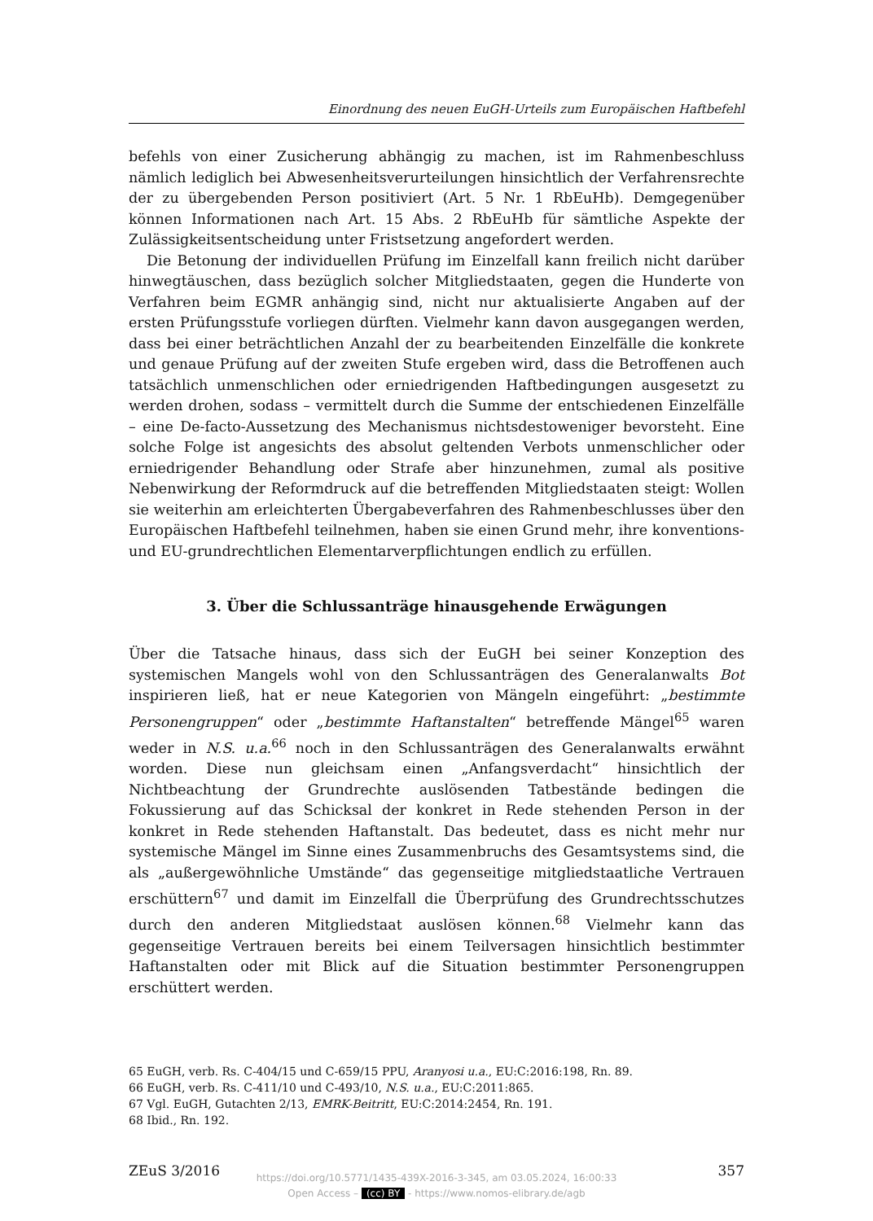Einordnung des neuen EuGH-Urteils zum Europäischen Haftbefehl
befehls von einer Zusicherung abhängig zu machen, ist im Rahmenbeschluss nämlich lediglich bei Abwesenheitsverurteilungen hinsichtlich der Verfahrensrechte der zu übergebenden Person positiviert (Art. 5 Nr. 1 RbEuHb). Demgegenüber können Informationen nach Art. 15 Abs. 2 RbEuHb für sämtliche Aspekte der Zulässigkeitsentscheidung unter Fristsetzung angefordert werden.
Die Betonung der individuellen Prüfung im Einzelfall kann freilich nicht darüber hinwegtäuschen, dass bezüglich solcher Mitgliedstaaten, gegen die Hunderte von Verfahren beim EGMR anhängig sind, nicht nur aktualisierte Angaben auf der ersten Prüfungsstufe vorliegen dürften. Vielmehr kann davon ausgegangen werden, dass bei einer beträchtlichen Anzahl der zu bearbeitenden Einzelfälle die konkrete und genaue Prüfung auf der zweiten Stufe ergeben wird, dass die Betroffenen auch tatsächlich unmenschlichen oder erniedrigenden Haftbedingungen ausgesetzt zu werden drohen, sodass – vermittelt durch die Summe der entschiedenen Einzelfälle – eine De-facto-Aussetzung des Mechanismus nichtsdestoweniger bevorsteht. Eine solche Folge ist angesichts des absolut geltenden Verbots unmenschlicher oder erniedrigender Behandlung oder Strafe aber hinzunehmen, zumal als positive Nebenwirkung der Reformdruck auf die betreffenden Mitgliedstaaten steigt: Wollen sie weiterhin am erleichterten Übergabeverfahren des Rahmenbeschlusses über den Europäischen Haftbefehl teilnehmen, haben sie einen Grund mehr, ihre konventions- und EU-grundrechtlichen Elementarverpflichtungen endlich zu erfüllen.
3. Über die Schlussanträge hinausgehende Erwägungen
Über die Tatsache hinaus, dass sich der EuGH bei seiner Konzeption des systemischen Mangels wohl von den Schlussanträgen des Generalanwalts Bot inspirieren ließ, hat er neue Kategorien von Mängeln eingeführt: „bestimmte Personengruppen“ oder „bestimmte Haftanstalten“ betreffende Mängel<sup>65</sup> waren weder in N.S. u.a.<sup>66</sup> noch in den Schlussanträgen des Generalanwalts erwähnt worden. Diese nun gleichsam einen „Anfangsverdacht“ hinsichtlich der Nichtbeachtung der Grundrechte auslösenden Tatbestände bedingen die Fokussierung auf das Schicksal der konkret in Rede stehenden Person in der konkret in Rede stehenden Haftanstalt. Das bedeutet, dass es nicht mehr nur systemische Mängel im Sinne eines Zusammenbruchs des Gesamtsystems sind, die als „außergewöhnliche Umstände“ das gegenseitige mitgliedstaatliche Vertrauen erschüttern<sup>67</sup> und damit im Einzelfall die Überprüfung des Grundrechtsschutzes durch den anderen Mitgliedstaat auslösen können.<sup>68</sup> Vielmehr kann das gegenseitige Vertrauen bereits bei einem Teilversagen hinsichtlich bestimmter Haftanstalten oder mit Blick auf die Situation bestimmter Personengruppen erschüttert werden.
65 EuGH, verb. Rs. C-404/15 und C-659/15 PPU, Aranyosi u.a., EU:C:2016:198, Rn. 89.
66 EuGH, verb. Rs. C-411/10 und C-493/10, N.S. u.a., EU:C:2011:865.
67 Vgl. EuGH, Gutachten 2/13, EMRK-Beitritt, EU:C:2014:2454, Rn. 191.
68 Ibid., Rn. 192.
ZEuS 3/2016 357
https://doi.org/10.5771/1435-439X-2016-3-345, am 03.05.2024, 16:00:33
Open Access – (cc) BY - https://www.nomos-elibrary.de/agb